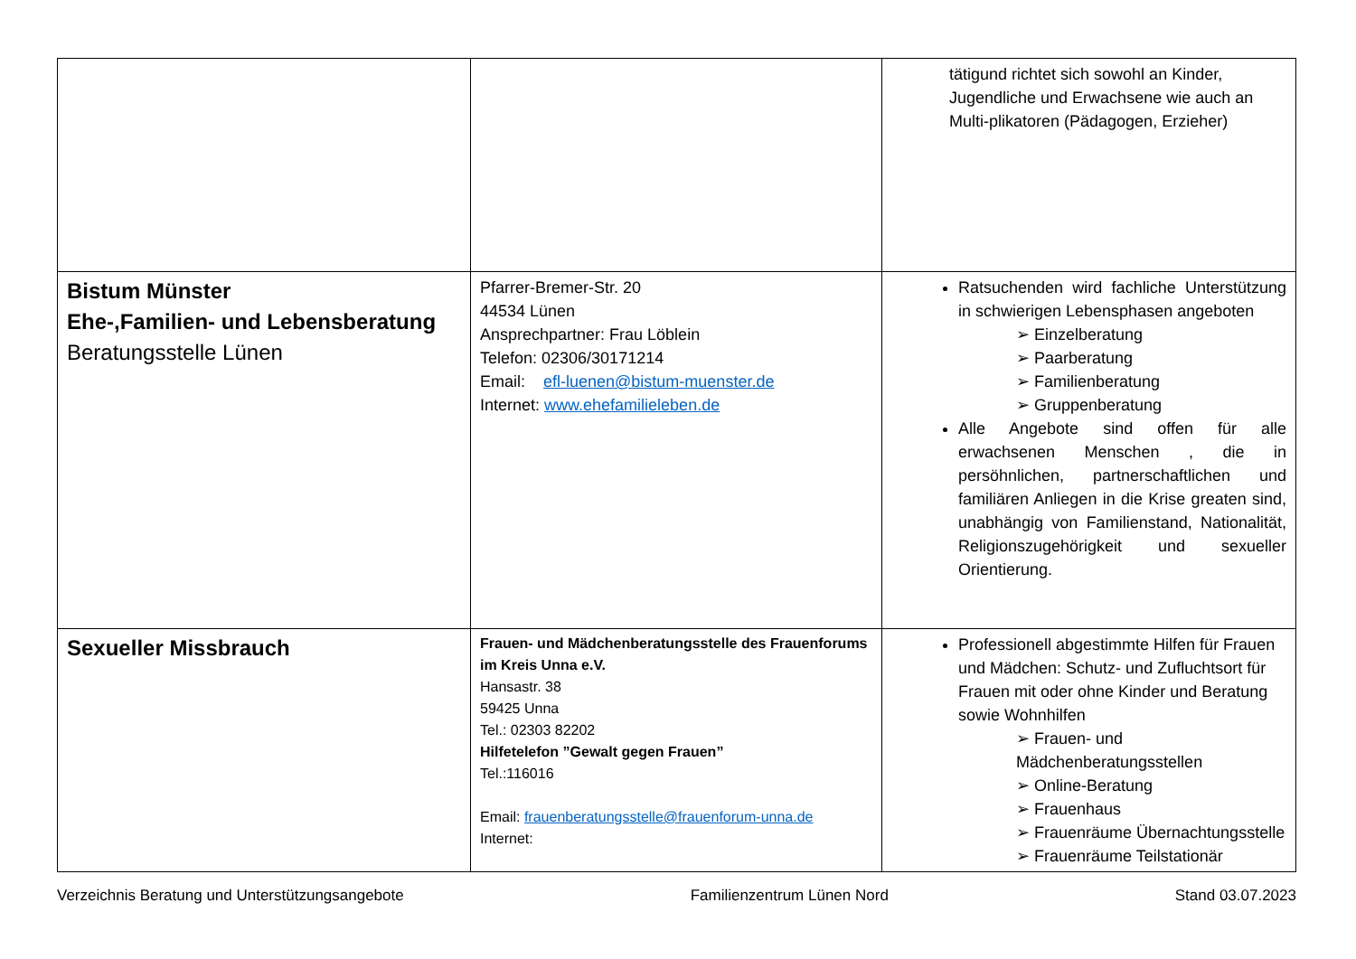| | | tätigund richtet sich sowohl an Kinder, Jugendliche und Erwachsene wie auch an Multi-plikatoren (Pädagogen, Erzieher) |
| Bistum Münster Ehe-,Familien- und Lebensberatung Beratungsstelle Lünen | Pfarrer-Bremer-Str. 20 44534 Lünen Ansprechpartner: Frau Löblein Telefon: 02306/30171214 Email: efl-luenen@bistum-muenster.de Internet: www.ehefamilieleben.de | Ratsuchenden wird fachliche Unterstützung in schwierigen Lebensphasen angeboten ➢ Einzelberatung ➢ Paarberatung ➢ Familienberatung ➢ Gruppenberatung Alle Angebote sind offen für alle erwachsenen Menschen , die in persöhnlichen, partnerschaftlichen und familiären Anliegen in die Krise greaten sind, unabhängig von Familienstand, Nationalität, Religionszugehörigkeit und sexueller Orientierung. |
| Sexueller Missbrauch | Frauen- und Mädchenberatungsstelle des Frauenforums im Kreis Unna e.V. Hansastr. 38 59425 Unna Tel.: 02303 82202 Hilfetelefon ”Gewalt gegen Frauen” Tel.:116016 Email: frauenberatungsstelle@frauenforum-unna.de Internet: | Professionell abgestimmte Hilfen für Frauen und Mädchen: Schutz- und Zufluchtsort für Frauen mit oder ohne Kinder und Beratung sowie Wohnhilfen ➢ Frauen- und Mädchenberatungsstellen ➢ Online-Beratung ➢ Frauenhaus ➢ Frauenräume Übernachtungsstelle ➢ Frauenräume Teilstationär |
Verzeichnis Beratung und Unterstützungsangebote Familienzentrum Lünen Nord Stand 03.07.2023